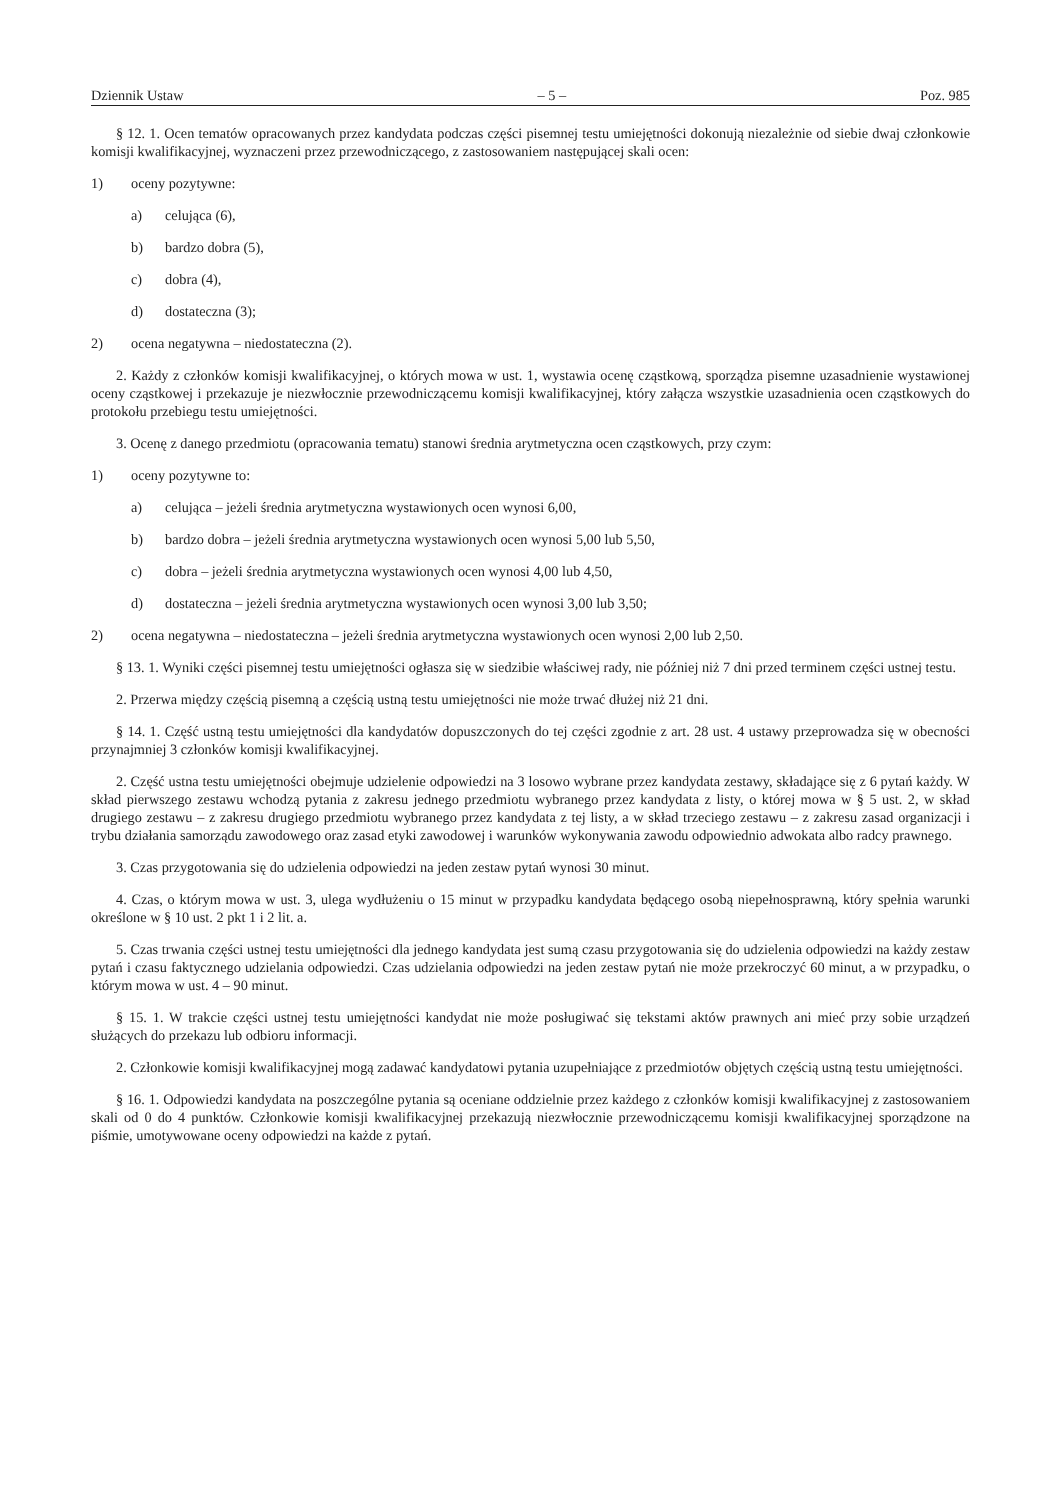Dziennik Ustaw – 5 – Poz. 985
§ 12. 1. Ocen tematów opracowanych przez kandydata podczas części pisemnej testu umiejętności dokonują niezależnie od siebie dwaj członkowie komisji kwalifikacyjnej, wyznaczeni przez przewodniczącego, z zastosowaniem następującej skali ocen:
1) oceny pozytywne:
a) celująca (6),
b) bardzo dobra (5),
c) dobra (4),
d) dostateczna (3);
2) ocena negatywna – niedostateczna (2).
2. Każdy z członków komisji kwalifikacyjnej, o których mowa w ust. 1, wystawia ocenę cząstkową, sporządza pisemne uzasadnienie wystawionej oceny cząstkowej i przekazuje je niezwłocznie przewodniczącemu komisji kwalifikacyjnej, który załącza wszystkie uzasadnienia ocen cząstkowych do protokołu przebiegu testu umiejętności.
3. Ocenę z danego przedmiotu (opracowania tematu) stanowi średnia arytmetyczna ocen cząstkowych, przy czym:
1) oceny pozytywne to:
a) celująca – jeżeli średnia arytmetyczna wystawionych ocen wynosi 6,00,
b) bardzo dobra – jeżeli średnia arytmetyczna wystawionych ocen wynosi 5,00 lub 5,50,
c) dobra – jeżeli średnia arytmetyczna wystawionych ocen wynosi 4,00 lub 4,50,
d) dostateczna – jeżeli średnia arytmetyczna wystawionych ocen wynosi 3,00 lub 3,50;
2) ocena negatywna – niedostateczna – jeżeli średnia arytmetyczna wystawionych ocen wynosi 2,00 lub 2,50.
§ 13. 1. Wyniki części pisemnej testu umiejętności ogłasza się w siedzibie właściwej rady, nie później niż 7 dni przed terminem części ustnej testu.
2. Przerwa między częścią pisemną a częścią ustną testu umiejętności nie może trwać dłużej niż 21 dni.
§ 14. 1. Część ustną testu umiejętności dla kandydatów dopuszczonych do tej części zgodnie z art. 28 ust. 4 ustawy przeprowadza się w obecności przynajmniej 3 członków komisji kwalifikacyjnej.
2. Część ustna testu umiejętności obejmuje udzielenie odpowiedzi na 3 losowo wybrane przez kandydata zestawy, składające się z 6 pytań każdy. W skład pierwszego zestawu wchodzą pytania z zakresu jednego przedmiotu wybranego przez kandydata z listy, o której mowa w § 5 ust. 2, w skład drugiego zestawu – z zakresu drugiego przedmiotu wybranego przez kandydata z tej listy, a w skład trzeciego zestawu – z zakresu zasad organizacji i trybu działania samorządu zawodowego oraz zasad etyki zawodowej i warunków wykonywania zawodu odpowiednio adwokata albo radcy prawnego.
3. Czas przygotowania się do udzielenia odpowiedzi na jeden zestaw pytań wynosi 30 minut.
4. Czas, o którym mowa w ust. 3, ulega wydłużeniu o 15 minut w przypadku kandydata będącego osobą niepełnosprawną, który spełnia warunki określone w § 10 ust. 2 pkt 1 i 2 lit. a.
5. Czas trwania części ustnej testu umiejętności dla jednego kandydata jest sumą czasu przygotowania się do udzielenia odpowiedzi na każdy zestaw pytań i czasu faktycznego udzielania odpowiedzi. Czas udzielania odpowiedzi na jeden zestaw pytań nie może przekroczyć 60 minut, a w przypadku, o którym mowa w ust. 4 – 90 minut.
§ 15. 1. W trakcie części ustnej testu umiejętności kandydat nie może posługiwać się tekstami aktów prawnych ani mieć przy sobie urządzeń służących do przekazu lub odbioru informacji.
2. Członkowie komisji kwalifikacyjnej mogą zadawać kandydatowi pytania uzupełniające z przedmiotów objętych częścią ustną testu umiejętności.
§ 16. 1. Odpowiedzi kandydata na poszczególne pytania są oceniane oddzielnie przez każdego z członków komisji kwalifikacyjnej z zastosowaniem skali od 0 do 4 punktów. Członkowie komisji kwalifikacyjnej przekazują niezwłocznie przewodniczącemu komisji kwalifikacyjnej sporządzone na piśmie, umotywowane oceny odpowiedzi na każde z pytań.